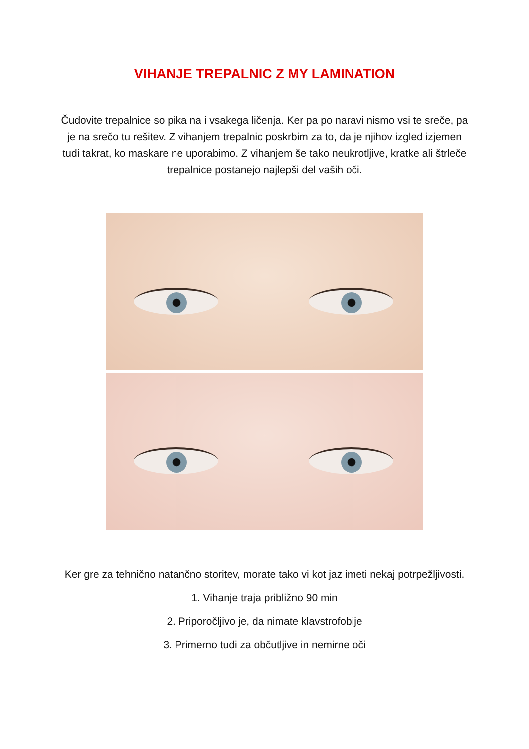VIHANJE TREPALNIC Z MY LAMINATION
Čudovite trepalnice so pika na i vsakega ličenja. Ker pa po naravi nismo vsi te sreče, pa je na srečo tu rešitev. Z vihanjem trepalnic poskrbim za to, da je njihov izgled izjemen tudi takrat, ko maskare ne uporabimo. Z vihanjem še tako neukrotljive, kratke ali štrleče trepalnice postanejo najlepši del vaših oči.
Ker gre za tehnično natančno storitev, morate tako vi kot jaz imeti nekaj potrpežljivosti.
1. Vihanje traja približno 90 min
2. Priporočljivo je, da nimate klavstrofobije
3. Primerno tudi za občutljive in nemirne oči